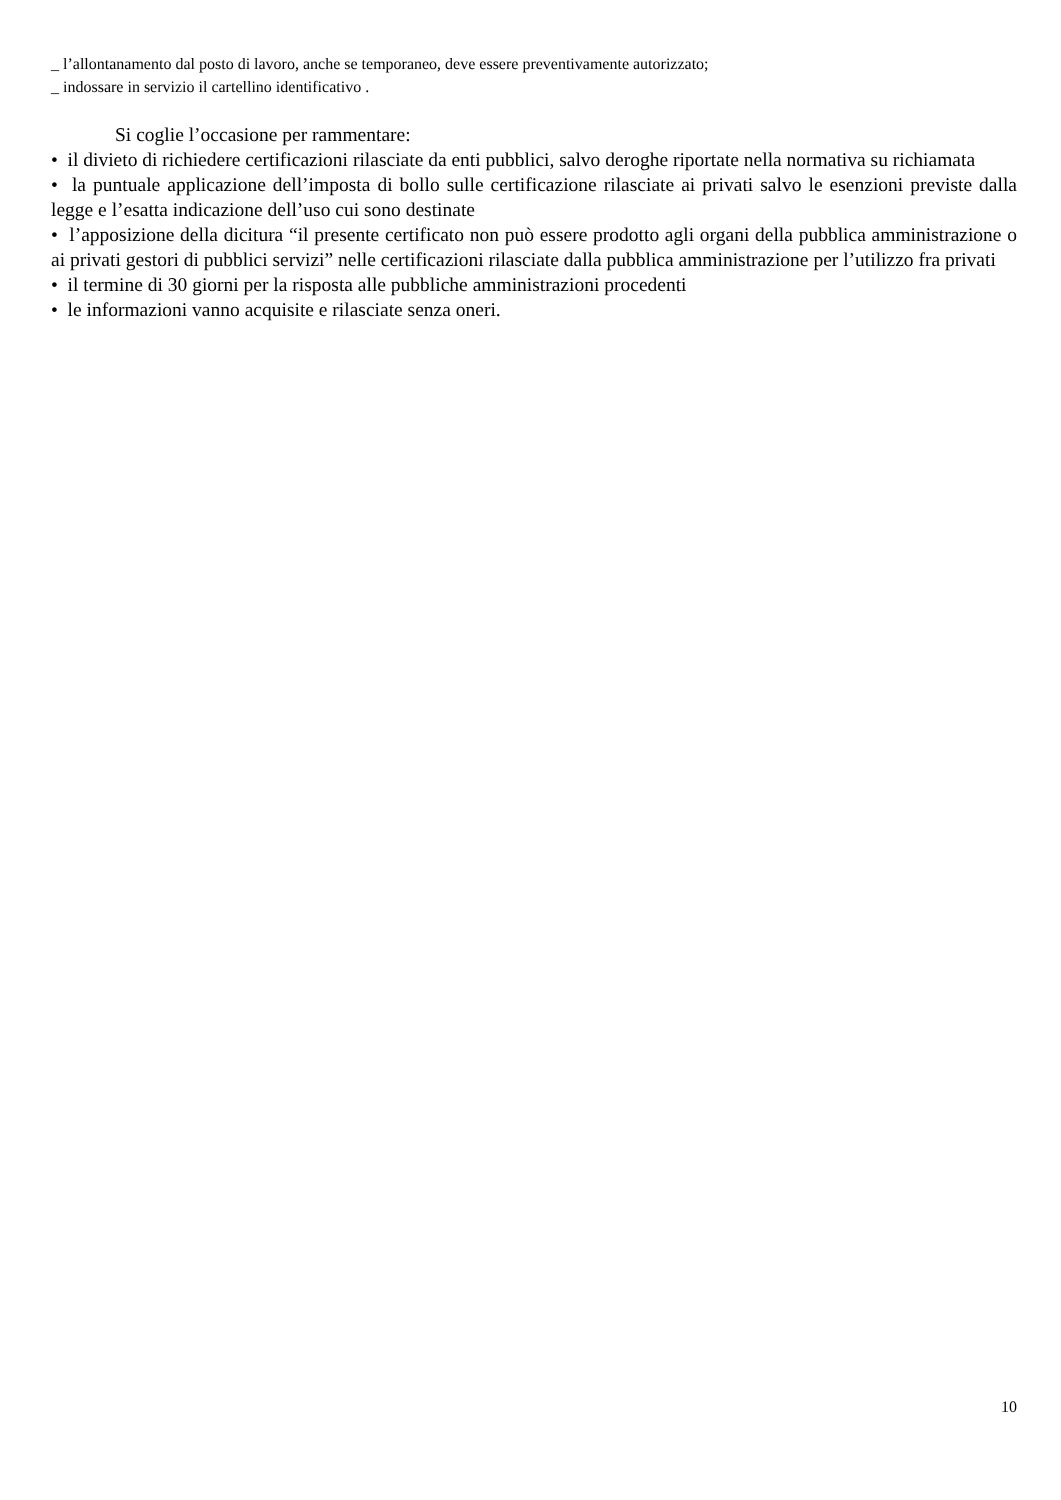_ l’allontanamento dal posto di lavoro, anche se temporaneo, deve essere preventivamente autorizzato;
_ indossare in servizio il cartellino identificativo .
Si coglie l’occasione per rammentare:
• il divieto di richiedere certificazioni rilasciate da enti pubblici, salvo deroghe riportate nella normativa su richiamata
• la puntuale applicazione dell’imposta di bollo sulle certificazione rilasciate ai privati salvo le esenzioni previste dalla legge e l’esatta indicazione dell’uso cui sono destinate
• l’apposizione della dicitura “il presente certificato non può essere prodotto agli organi della pubblica amministrazione o ai privati gestori di pubblici servizi” nelle certificazioni rilasciate dalla pubblica amministrazione per l’utilizzo fra privati
• il termine di 30 giorni per la risposta alle pubbliche amministrazioni procedenti
• le informazioni vanno acquisite e rilasciate senza oneri.
10